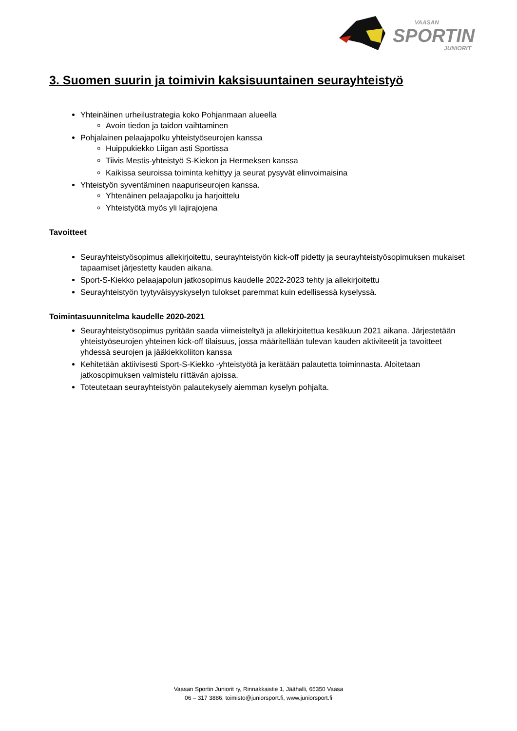SPORTIN
VAASAN
JUNIORIT
3. Suomen suurin ja toimivin kaksisuuntainen seurayhteistyö
Yhteinäinen urheilustrategia koko Pohjanmaan alueella
Avoin tiedon ja taidon vaihtaminen
Pohjalainen pelaajapolku yhteistyöseurojen kanssa
Huippukiekko Liigan asti Sportissa
Tiivis Mestis-yhteistyö S-Kiekon ja Hermeksen kanssa
Kaikissa seuroissa toiminta kehittyy ja seurat pysyvät elinvoimaisina
Yhteistyön syventäminen naapuriseurojen kanssa.
Yhtenäinen pelaajapolku ja harjoittelu
Yhteistyötä myös yli lajirajojena
Tavoitteet
Seurayhteistyösopimus allekirjoitettu, seurayhteistyön kick-off pidetty ja seurayhteistyösopimuksen mukaiset tapaamiset järjestetty kauden aikana.
Sport-S-Kiekko pelaajapolun jatkosopimus kaudelle 2022-2023 tehty ja allekirjoitettu
Seurayhteistyön tyytyväisyyskyselyn tulokset paremmat kuin edellisessä kyselyssä.
Toimintasuunnitelma kaudelle 2020-2021
Seurayhteistyösopimus pyritään saada viimeisteltyä ja allekirjoitettua kesäkuun 2021 aikana. Järjestetään yhteistyöseurojen yhteinen kick-off tilaisuus, jossa määritellään tulevan kauden aktiviteetit ja tavoitteet yhdessä seurojen ja jääkiekkoliiton kanssa
Kehitetään aktiivisesti Sport-S-Kiekko -yhteistyötä ja kerätään palautetta toiminnasta. Aloitetaan jatkosopimuksen valmistelu riittävän ajoissa.
Toteutetaan seurayhteistyön palautekysely aiemman kyselyn pohjalta.
Vaasan Sportin Juniorit ry, Rinnakkaistie 1, Jäähalli, 65350 Vaasa
06 – 317 3886, toimisto@juniorsport.fi, www.juniorsport.fi